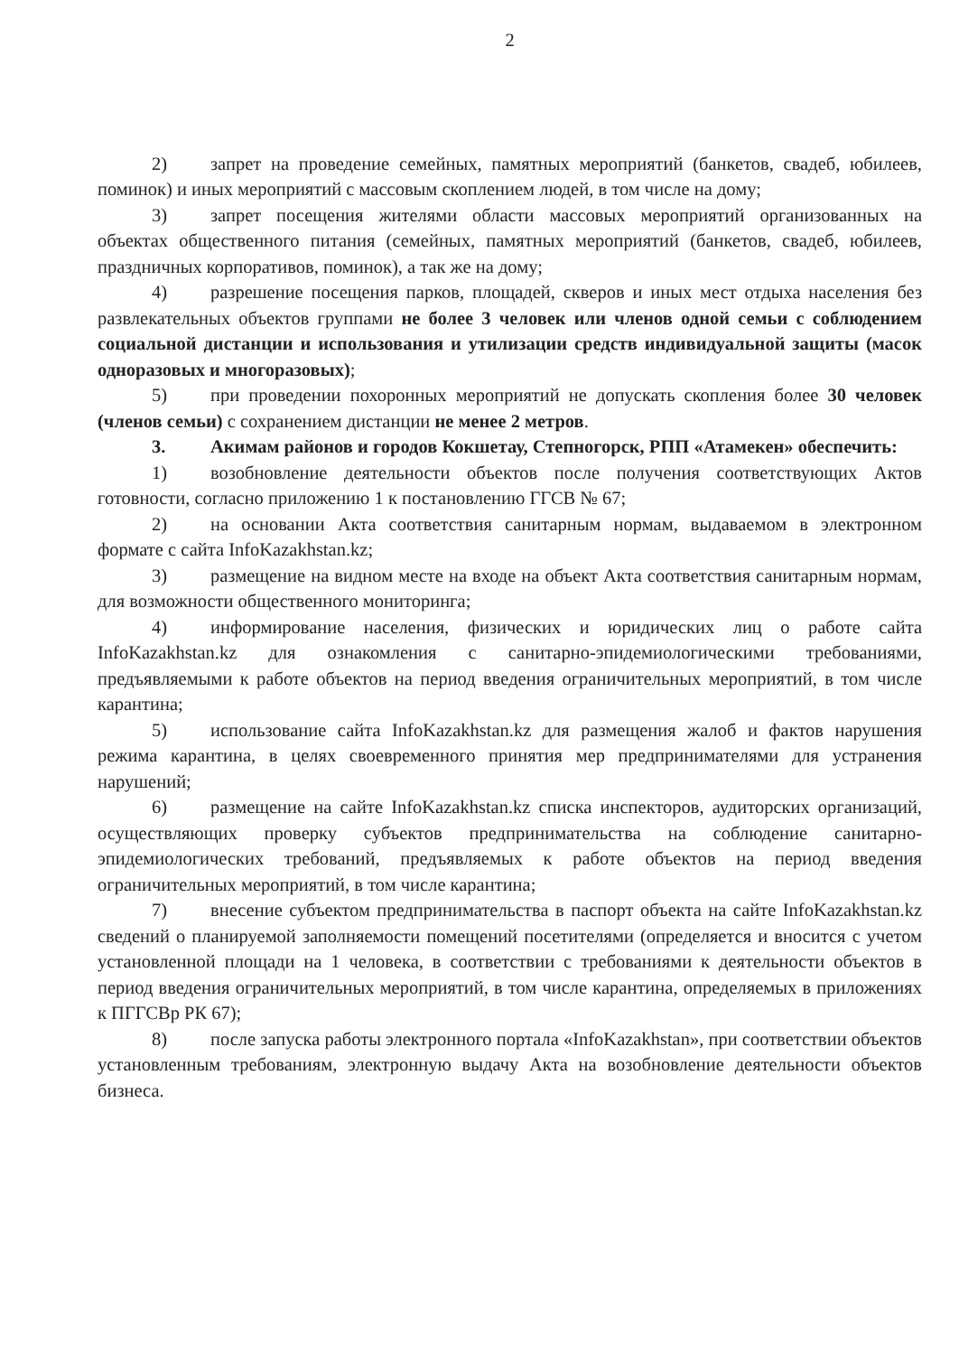2
2) запрет на проведение семейных, памятных мероприятий (банкетов, свадеб, юбилеев, поминок) и иных мероприятий с массовым скоплением людей, в том числе на дому;
3) запрет посещения жителями области массовых мероприятий организованных на объектах общественного питания (семейных, памятных мероприятий (банкетов, свадеб, юбилеев, праздничных корпоративов, поминок), а так же на дому;
4) разрешение посещения парков, площадей, скверов и иных мест отдыха населения без развлекательных объектов группами не более 3 человек или членов одной семьи с соблюдением социальной дистанции и использования и утилизации средств индивидуальной защиты (масок одноразовых и многоразовых);
5) при проведении похоронных мероприятий не допускать скопления более 30 человек (членов семьи) с сохранением дистанции не менее 2 метров.
3. Акимам районов и городов Кокшетау, Степногорск, РПП «Атамекен» обеспечить:
1) возобновление деятельности объектов после получения соответствующих Актов готовности, согласно приложению 1 к постановлению ГГСВ № 67;
2) на основании Акта соответствия санитарным нормам, выдаваемом в электронном формате с сайта InfoKazakhstan.kz;
3) размещение на видном месте на входе на объект Акта соответствия санитарным нормам, для возможности общественного мониторинга;
4) информирование населения, физических и юридических лиц о работе сайта InfoKazakhstan.kz для ознакомления с санитарно-эпидемиологическими требованиями, предъявляемыми к работе объектов на период введения ограничительных мероприятий, в том числе карантина;
5) использование сайта InfoKazakhstan.kz для размещения жалоб и фактов нарушения режима карантина, в целях своевременного принятия мер предпринимателями для устранения нарушений;
6) размещение на сайте InfoKazakhstan.kz списка инспекторов, аудиторских организаций, осуществляющих проверку субъектов предпринимательства на соблюдение санитарно-эпидемиологических требований, предъявляемых к работе объектов на период введения ограничительных мероприятий, в том числе карантина;
7) внесение субъектом предпринимательства в паспорт объекта на сайте InfoKazakhstan.kz сведений о планируемой заполняемости помещений посетителями (определяется и вносится с учетом установленной площади на 1 человека, в соответствии с требованиями к деятельности объектов в период введения ограничительных мероприятий, в том числе карантина, определяемых в приложениях к ПГГСВр РК 67);
8) после запуска работы электронного портала «InfoKazakhstan», при соответствии объектов установленным требованиям, электронную выдачу Акта на возобновление деятельности объектов бизнеса.